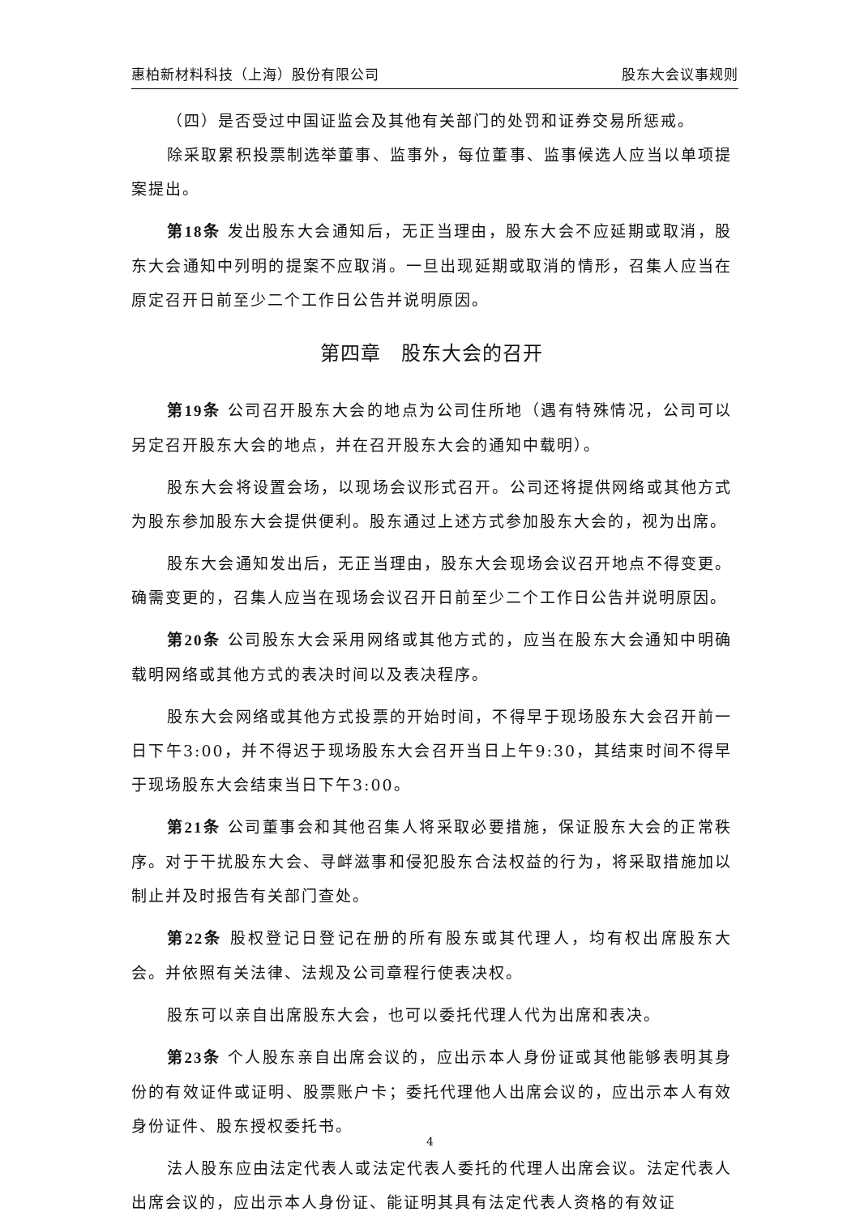惠柏新材料科技（上海）股份有限公司 股东大会议事规则
（四）是否受过中国证监会及其他有关部门的处罚和证券交易所惩戒。
除采取累积投票制选举董事、监事外，每位董事、监事候选人应当以单项提案提出。
第18条 发出股东大会通知后，无正当理由，股东大会不应延期或取消，股东大会通知中列明的提案不应取消。一旦出现延期或取消的情形，召集人应当在原定召开日前至少二个工作日公告并说明原因。
第四章　股东大会的召开
第19条 公司召开股东大会的地点为公司住所地（遇有特殊情况，公司可以另定召开股东大会的地点，并在召开股东大会的通知中载明）。
股东大会将设置会场，以现场会议形式召开。公司还将提供网络或其他方式为股东参加股东大会提供便利。股东通过上述方式参加股东大会的，视为出席。
股东大会通知发出后，无正当理由，股东大会现场会议召开地点不得变更。确需变更的，召集人应当在现场会议召开日前至少二个工作日公告并说明原因。
第20条 公司股东大会采用网络或其他方式的，应当在股东大会通知中明确载明网络或其他方式的表决时间以及表决程序。
股东大会网络或其他方式投票的开始时间，不得早于现场股东大会召开前一日下午3:00，并不得迟于现场股东大会召开当日上午9:30，其结束时间不得早于现场股东大会结束当日下午3:00。
第21条 公司董事会和其他召集人将采取必要措施，保证股东大会的正常秩序。对于干扰股东大会、寻衅滋事和侵犯股东合法权益的行为，将采取措施加以制止并及时报告有关部门查处。
第22条 股权登记日登记在册的所有股东或其代理人，均有权出席股东大会。并依照有关法律、法规及公司章程行使表决权。
股东可以亲自出席股东大会，也可以委托代理人代为出席和表决。
第23条 个人股东亲自出席会议的，应出示本人身份证或其他能够表明其身份的有效证件或证明、股票账户卡；委托代理他人出席会议的，应出示本人有效身份证件、股东授权委托书。
法人股东应由法定代表人或法定代表人委托的代理人出席会议。法定代表人出席会议的，应出示本人身份证、能证明其具有法定代表人资格的有效证
4